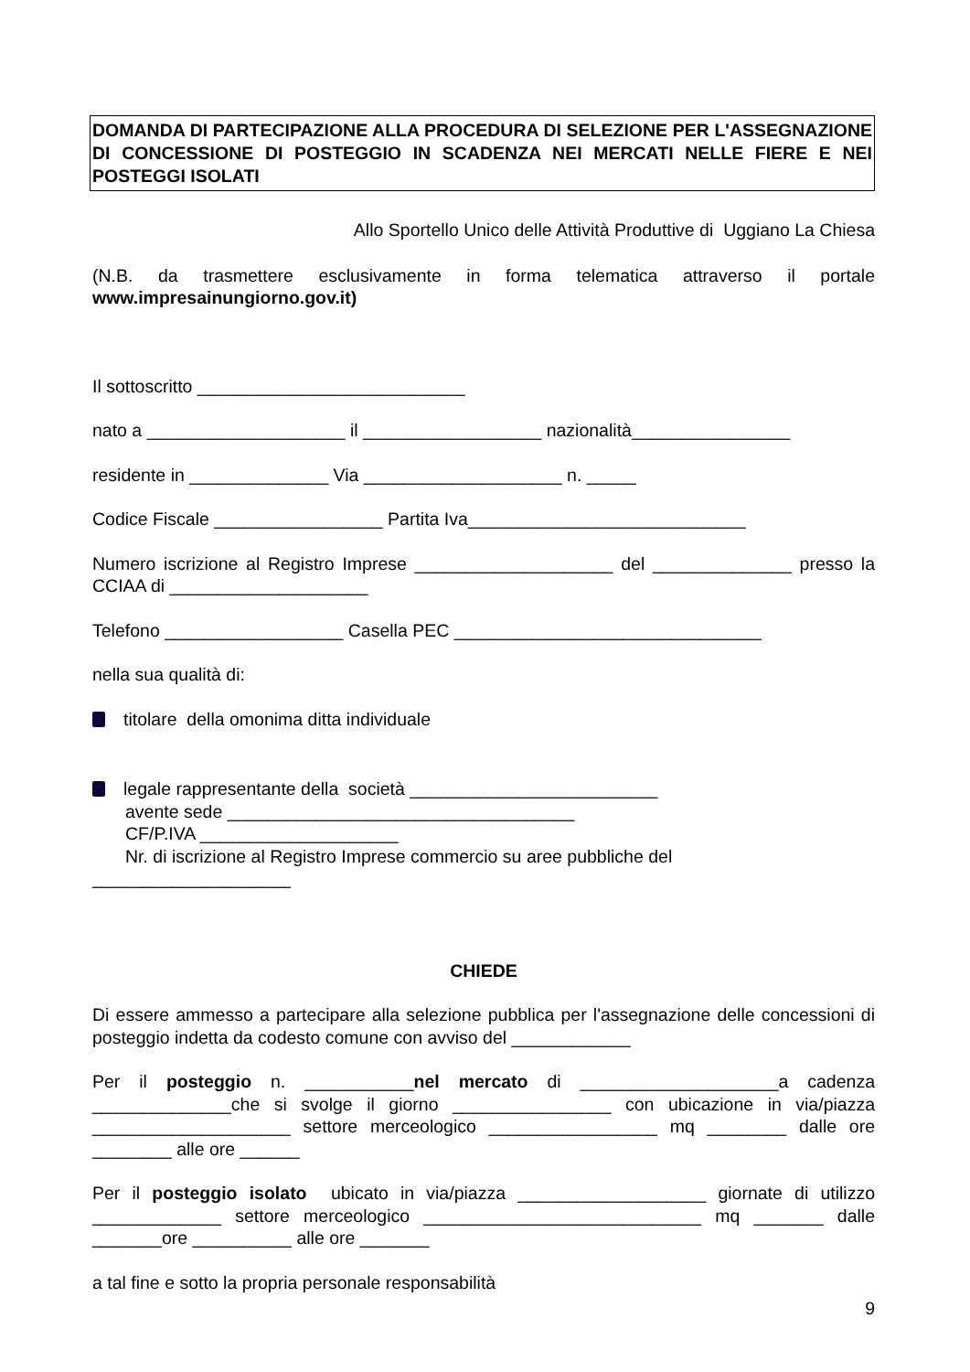DOMANDA DI PARTECIPAZIONE ALLA PROCEDURA DI SELEZIONE PER L'ASSEGNAZIONE DI CONCESSIONE DI POSTEGGIO IN SCADENZA NEI MERCATI NELLE FIERE E NEI POSTEGGI ISOLATI
Allo Sportello Unico delle Attività Produttive di Uggiano La Chiesa
(N.B. da trasmettere esclusivamente in forma telematica attraverso il portale www.impresainungiorno.gov.it)
Il sottoscritto ___________________________
nato a ____________________ il __________________ nazionalità________________
residente in ______________ Via ____________________ n. _____
Codice Fiscale _________________ Partita Iva____________________________
Numero iscrizione al Registro Imprese ____________________ del ______________ presso la CCIAA di ____________________
Telefono __________________ Casella PEC _______________________________
nella sua qualità di:
titolare della omonima ditta individuale
legale rappresentante della società _________________________
avente sede ___________________________________
CF/P.IVA ____________________
Nr. di iscrizione al Registro Imprese commercio su aree pubbliche del
____________________
CHIEDE
Di essere ammesso a partecipare alla selezione pubblica per l'assegnazione delle concessioni di posteggio indetta da codesto comune con avviso del ____________
Per il posteggio n. ___________nel mercato di ____________________a cadenza ______________che si svolge il giorno ________________ con ubicazione in via/piazza ____________________ settore merceologico _________________ mq ________ dalle ore ________ alle ore ______
Per il posteggio isolato ubicato in via/piazza ___________________ giornate di utilizzo _____________ settore merceologico ____________________________ mq _______ dalle _______ore __________ alle ore _______
a tal fine e sotto la propria personale responsabilità
9